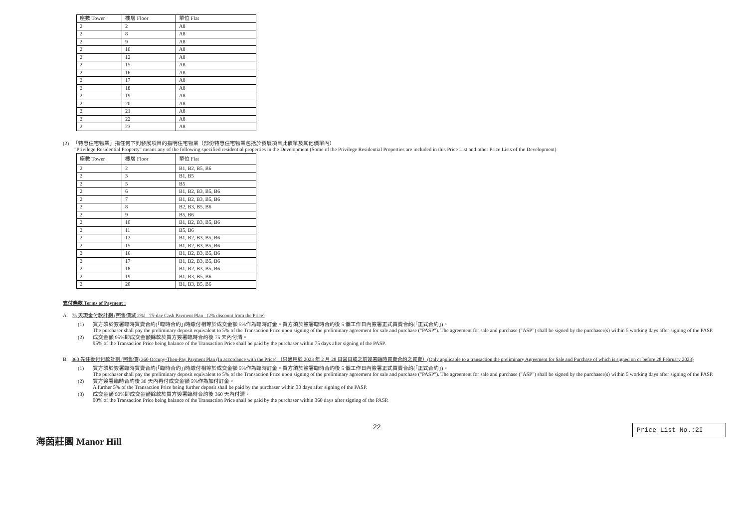| 座數 Tower | 樓層 Floor | 單位 Flat |
| 2 | 2 | A8 |
| 2 | 8 | A8 |
| 2 | 9 | A8 |
| 2 | 10 | A8 |
| 2 | 12 | A8 |
| 2 | 15 | A8 |
| 2 | 16 | A8 |
| 2 | 17 | A8 |
| 2 | 18 | A8 |
| 2 | 19 | A8 |
| 2 | 20 | A8 |
| 2 | 21 | A8 |
| 2 | 22 | A8 |
| 2 | 23 | A8 |
(2) 「特惠住宅物業」指任何下列發展項目的指明住宅物業（部份特惠住宅物業包括於發展項目此價單及其他價單內）
"Privilege Residential Property" means any of the following specified residential properties in the Development (Some of the Privilege Residential Properties are included in this Price List and other Price Lists of the Development)
| 座數 Tower | 樓層 Floor | 單位 Flat |
| 2 | 2 | B1, B2, B5, B6 |
| 2 | 3 | B1, B5 |
| 2 | 5 | B5 |
| 2 | 6 | B1, B2, B3, B5, B6 |
| 2 | 7 | B1, B2, B3, B5, B6 |
| 2 | 8 | B2, B3, B5, B6 |
| 2 | 9 | B5, B6 |
| 2 | 10 | B1, B2, B3, B5, B6 |
| 2 | 11 | B5, B6 |
| 2 | 12 | B1, B2, B3, B5, B6 |
| 2 | 15 | B1, B2, B3, B5, B6 |
| 2 | 16 | B1, B2, B3, B5, B6 |
| 2 | 17 | B1, B2, B3, B5, B6 |
| 2 | 18 | B1, B2, B3, B5, B6 |
| 2 | 19 | B1, B3, B5, B6 |
| 2 | 20 | B1, B3, B5, B6 |
支付條款 Terms of Payment :
A. 75 天現金付款計劃 (照售價減 2%) 75-day Cash Payment Plan (2% discount from the Price)
(1) 買方須於簽署臨時買賣合約(「臨時合約」)時繳付相等於成交金額 5%作為臨時訂金。買方須於簽署臨時合約後 5 個工作日內簽署正式買賣合約(「正式合約」)。
The purchaser shall pay the preliminary deposit equivalent to 5% of the Transaction Price upon signing of the preliminary agreement for sale and purchase ("PASP"). The agreement for sale and purchase ("ASP") shall be signed by the purchaser(s) within 5 working days after signing of the PASP.
(2) 成交金額 95%即成交金額餘款於買方簽署臨時合約後 75 天內付清。
95% of the Transaction Price being balance of the Transaction Price shall be paid by the purchaser within 75 days after signing of the PASP.
B. 360 先住後付付款計劃 (照售價) 360 Occupy-Then-Pay Payment Plan (In accordance with the Price) （只適用於 2023 年 2 月 28 日當日或之前簽署臨時買賣合約之買賣）(Only applicable to a transaction the preliminary Agreement for Sale and Purchase of which is signed on or before 28 February 2023)
(1) 買方須於簽署臨時買賣合約(「臨時合約」)時繳付相等於成交金額 5%作為臨時訂金。買方須於簽署臨時合約後 5 個工作日內簽署正式買賣合約(「正式合約」)。
The purchaser shall pay the preliminary deposit equivalent to 5% of the Transaction Price upon signing of the preliminary agreement for sale and purchase ("PASP"). The agreement for sale and purchase ("ASP") shall be signed by the purchaser(s) within 5 working days after signing of the PASP.
(2) 買方簽署臨時合約後 30 天內再付成交金額 5%作為加付訂金。
A further 5% of the Transaction Price being further deposit shall be paid by the purchaser within 30 days after signing of the PASP.
(3) 成交金額 90%即成交金額餘款於買方簽署臨時合約後 360 天內付清。
90% of the Transaction Price being balance of the Transaction Price shall be paid by the purchaser within 360 days after signing of the PASP.
海茵莊園 Manor Hill
22
Price List No.:2I